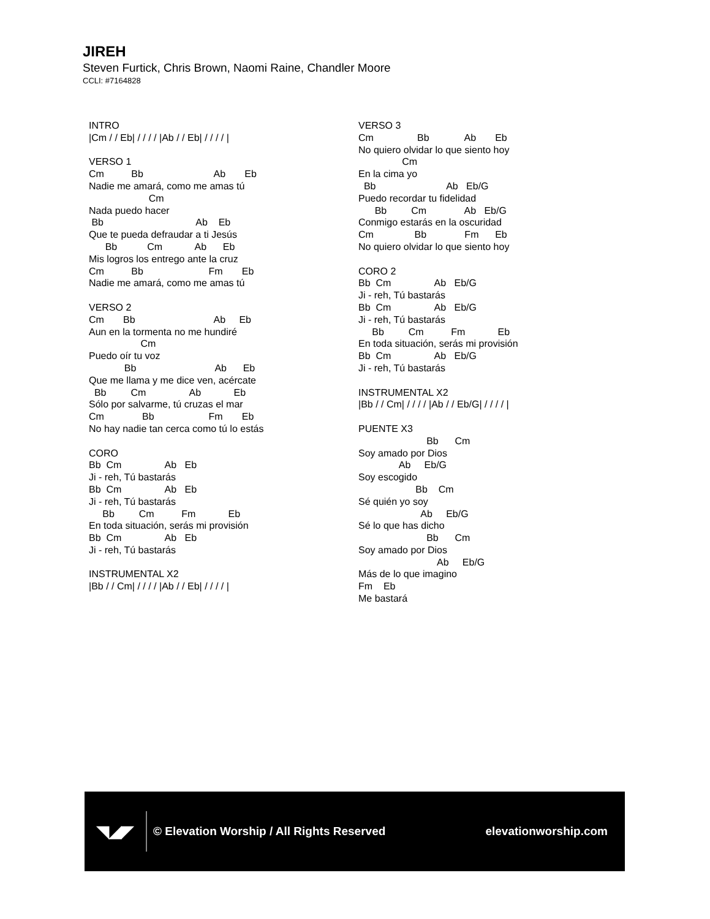JIREH
Steven Furtick, Chris Brown, Naomi Raine, Chandler Moore
CCLI: #7164828
INTRO |Cm / / Eb| / / / / |Ab / / Eb| / / / / | VERSO 1 Cm Bb Ab Eb Nadie me amará, como me amas tú Cm Nada puedo hacer Bb Ab Eb Que te pueda defraudar a ti Jesús Bb Cm Ab Eb Mis logros los entrego ante la cruz Cm Bb Fm Eb Nadie me amará, como me amas tú VERSO 2 Cm Bb Ab Eb Aun en la tormenta no me hundiré Cm Puedo oír tu voz Bb Ab Eb Que me llama y me dice ven, acércate Bb Cm Ab Eb Sólo por salvarme, tú cruzas el mar Cm Bb Fm Eb No hay nadie tan cerca como tú lo estás CORO Bb Cm Ab Eb Ji - reh, Tú bastarás Bb Cm Ab Eb Ji - reh, Tú bastarás Bb Cm Fm Eb En toda situación, serás mi provisión Bb Cm Ab Eb Ji - reh, Tú bastarás INSTRUMENTAL X2 |Bb / / Cm| / / / / |Ab / / Eb| / / / / |
VERSO 3 Cm Bb Ab Eb No quiero olvidar lo que siento hoy Cm En la cima yo Bb Ab Eb/G Puedo recordar tu fidelidad Bb Cm Ab Eb/G Conmigo estarás en la oscuridad Cm Bb Fm Eb No quiero olvidar lo que siento hoy CORO 2 Bb Cm Ab Eb/G Ji - reh, Tú bastarás Bb Cm Ab Eb/G Ji - reh, Tú bastarás Bb Cm Fm Eb En toda situación, serás mi provisión Bb Cm Ab Eb/G Ji - reh, Tú bastarás INSTRUMENTAL X2 |Bb / / Cm| / / / / |Ab / / Eb/G| / / / / | PUENTE X3 Bb Cm Soy amado por Dios Ab Eb/G Soy escogido Bb Cm Sé quién yo soy Ab Eb/G Sé lo que has dicho Bb Cm Soy amado por Dios Ab Eb/G Más de lo que imagino Fm Eb Me bastará
◥◢◤
© Elevation Worship / All Rights Reserved
elevationworship.com